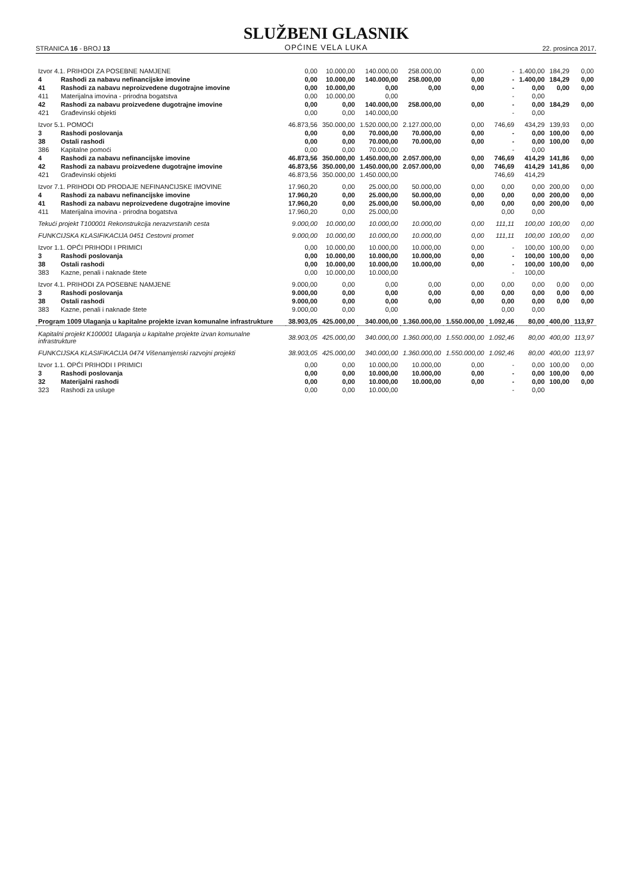STRANICA 16 - BROJ 13
SLUŽBENI GLASNIK
OPĆINE VELA LUKA
22. prosinca 2017.
| Izvor 4.1. PRIHODI ZA POSEBNE NAMJENE | | 0,00 | 10.000,00 | 140.000,00 | 258.000,00 | 0,00 | - | 1.400,00 | 184,29 | 0,00 |
| 4 | Rashodi za nabavu nefinancijske imovine | 0,00 | 10.000,00 | 140.000,00 | 258.000,00 | 0,00 | - | 1.400,00 | 184,29 | 0,00 |
| 41 | Rashodi za nabavu neproizvedene dugotrajne imovine | 0,00 | 10.000,00 | 0,00 | 0,00 | 0,00 | - | 0,00 | 0,00 | 0,00 |
| 411 | Materijalna imovina - prirodna bogatstva | 0,00 | 10.000,00 | 0,00 | | | - | 0,00 | | |
| 42 | Rashodi za nabavu proizvedene dugotrajne imovine | 0,00 | 0,00 | 140.000,00 | 258.000,00 | 0,00 | - | 0,00 | 184,29 | 0,00 |
| 421 | Građevinski objekti | 0,00 | 0,00 | 140.000,00 | | | - | 0,00 | | |
| Izvor 5.1. POMOĆI | | 46.873,56 | 350.000,00 | 1.520.000,00 | 2.127.000,00 | 0,00 | 746,69 | 434,29 | 139,93 | 0,00 |
| 3 | Rashodi poslovanja | 0,00 | 0,00 | 70.000,00 | 70.000,00 | 0,00 | - | 0,00 | 100,00 | 0,00 |
| 38 | Ostali rashodi | 0,00 | 0,00 | 70.000,00 | 70.000,00 | 0,00 | - | 0,00 | 100,00 | 0,00 |
| 386 | Kapitalne pomoći | 0,00 | 0,00 | 70.000,00 | | | - | 0,00 | | |
| 4 | Rashodi za nabavu nefinancijske imovine | 46.873,56 | 350.000,00 | 1.450.000,00 | 2.057.000,00 | 0,00 | 746,69 | 414,29 | 141,86 | 0,00 |
| 42 | Rashodi za nabavu proizvedene dugotrajne imovine | 46.873,56 | 350.000,00 | 1.450.000,00 | 2.057.000,00 | 0,00 | 746,69 | 414,29 | 141,86 | 0,00 |
| 421 | Građevinski objekti | 46.873,56 | 350.000,00 | 1.450.000,00 | | | 746,69 | 414,29 | | |
| Izvor 7.1. PRIHODI OD PRODAJE NEFINANCIJSKE IMOVINE | | 17.960,20 | 0,00 | 25.000,00 | 50.000,00 | 0,00 | 0,00 | 0,00 | 200,00 | 0,00 |
| 4 | Rashodi za nabavu nefinancijske imovine | 17.960,20 | 0,00 | 25.000,00 | 50.000,00 | 0,00 | 0,00 | 0,00 | 200,00 | 0,00 |
| 41 | Rashodi za nabavu neproizvedene dugotrajne imovine | 17.960,20 | 0,00 | 25.000,00 | 50.000,00 | 0,00 | 0,00 | 0,00 | 200,00 | 0,00 |
| 411 | Materijalna imovina - prirodna bogatstva | 17.960,20 | 0,00 | 25.000,00 | | | 0,00 | 0,00 | | |
| Tekući projekt T100001 Rekonstrukcija nerazvrstanih cesta | | 9.000,00 | 10.000,00 | 10.000,00 | 10.000,00 | 0,00 | 111,11 | 100,00 | 100,00 | 0,00 |
| FUNKCIJSKA KLASIFIKACIJA 0451 Cestovni promet | | 9.000,00 | 10.000,00 | 10.000,00 | 10.000,00 | 0,00 | 111,11 | 100,00 | 100,00 | 0,00 |
| Izvor 1.1. OPĆI PRIHODI I PRIMICI | | 0,00 | 10.000,00 | 10.000,00 | 10.000,00 | 0,00 | - | 100,00 | 100,00 | 0,00 |
| 3 | Rashodi poslovanja | 0,00 | 10.000,00 | 10.000,00 | 10.000,00 | 0,00 | - | 100,00 | 100,00 | 0,00 |
| 38 | Ostali rashodi | 0,00 | 10.000,00 | 10.000,00 | 10.000,00 | 0,00 | - | 100,00 | 100,00 | 0,00 |
| 383 | Kazne, penali i naknade štete | 0,00 | 10.000,00 | 10.000,00 | | | - | 100,00 | | |
| Izvor 4.1. PRIHODI ZA POSEBNE NAMJENE | | 9.000,00 | 0,00 | 0,00 | 0,00 | 0,00 | 0,00 | 0,00 | 0,00 | 0,00 |
| 3 | Rashodi poslovanja | 9.000,00 | 0,00 | 0,00 | 0,00 | 0,00 | 0,00 | 0,00 | 0,00 | 0,00 |
| 38 | Ostali rashodi | 9.000,00 | 0,00 | 0,00 | 0,00 | 0,00 | 0,00 | 0,00 | 0,00 | 0,00 |
| 383 | Kazne, penali i naknade štete | 9.000,00 | 0,00 | 0,00 | | | 0,00 | 0,00 | | |
| Program 1009 Ulaganja u kapitalne projekte izvan komunalne infrastrukture | | 38.903,05 | 425.000,00 | 340.000,00 | 1.360.000,00 | 1.550.000,00 | 1.092,46 | 80,00 | 400,00 | 113,97 |
| Kapitalni projekt K100001 Ulaganja u kapitalne projekte izvan komunalne infrastrukture | | 38.903,05 | 425.000,00 | 340.000,00 | 1.360.000,00 | 1.550.000,00 | 1.092,46 | 80,00 | 400,00 | 113,97 |
| FUNKCIJSKA KLASIFIKACIJA 0474 Višenamjenski razvojni projekti | | 38.903,05 | 425.000,00 | 340.000,00 | 1.360.000,00 | 1.550.000,00 | 1.092,46 | 80,00 | 400,00 | 113,97 |
| Izvor 1.1. OPĆI PRIHODI I PRIMICI | | 0,00 | 0,00 | 10.000,00 | 10.000,00 | 0,00 | - | 0,00 | 100,00 | 0,00 |
| 3 | Rashodi poslovanja | 0,00 | 0,00 | 10.000,00 | 10.000,00 | 0,00 | - | 0,00 | 100,00 | 0,00 |
| 32 | Materijalni rashodi | 0,00 | 0,00 | 10.000,00 | 10.000,00 | 0,00 | - | 0,00 | 100,00 | 0,00 |
| 323 | Rashodi za usluge | 0,00 | 0,00 | 10.000,00 | | | - | 0,00 | | |